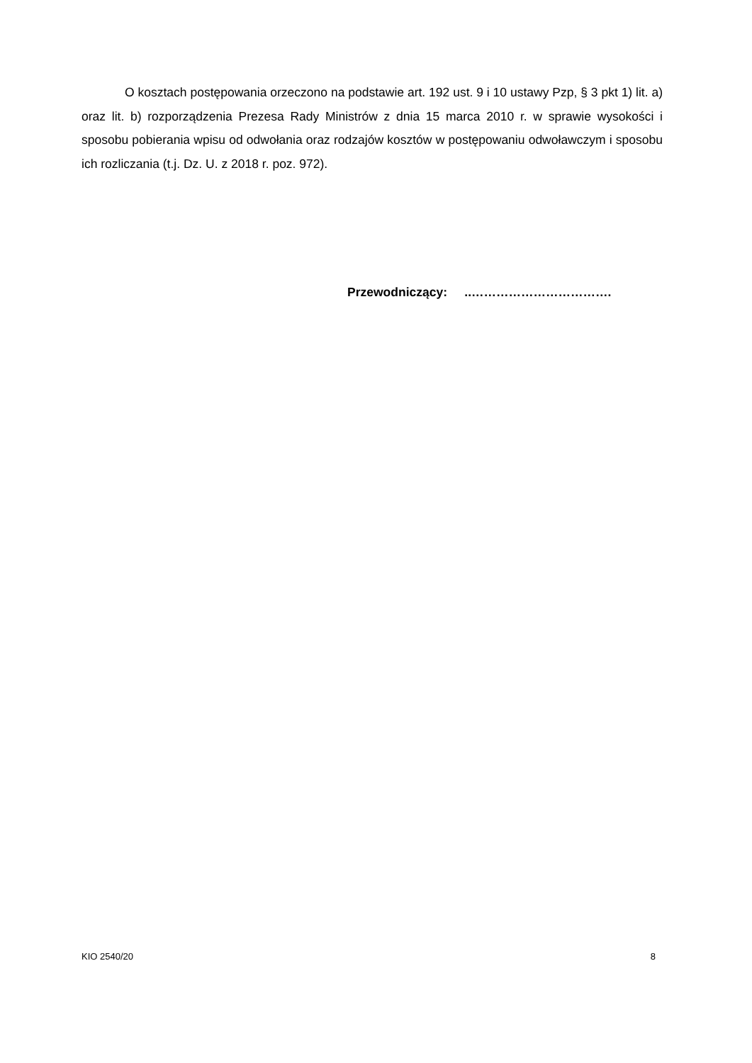O kosztach postępowania orzeczono na podstawie art. 192 ust. 9 i 10 ustawy Pzp, § 3 pkt 1) lit. a) oraz lit. b) rozporządzenia Prezesa Rady Ministrów z dnia 15 marca 2010 r. w sprawie wysokości i sposobu pobierania wpisu od odwołania oraz rodzajów kosztów w postępowaniu odwoławczym i sposobu ich rozliczania (t.j. Dz. U. z 2018 r. poz. 972).
Przewodniczący: ..…………………………….
KIO 2540/20 8